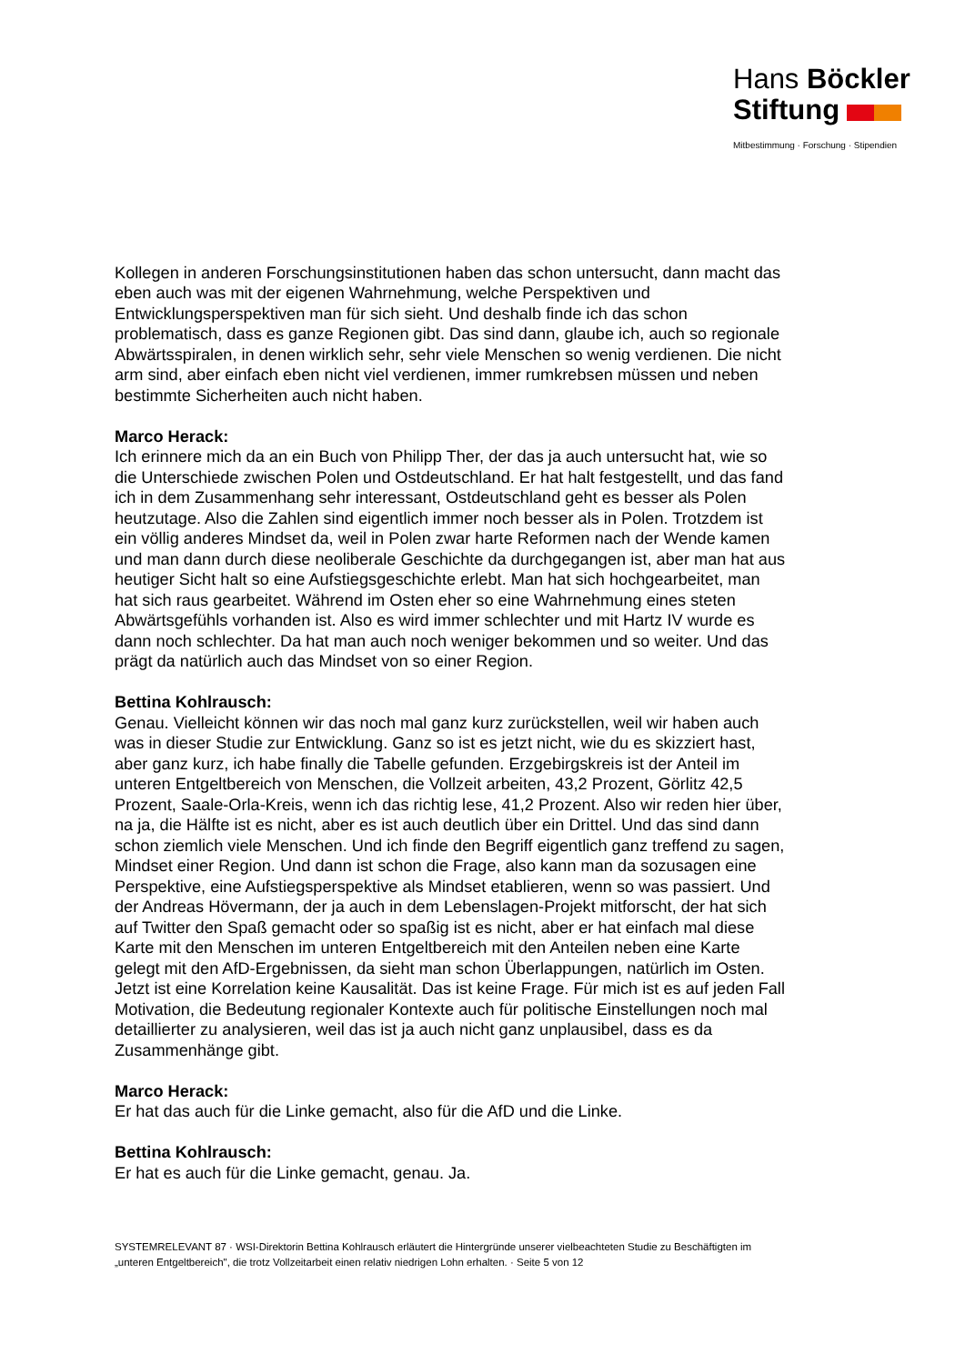Hans Böckler
Stiftung
Mitbestimmung · Forschung · Stipendien
Kollegen in anderen Forschungsinstitutionen haben das schon untersucht, dann macht das eben auch was mit der eigenen Wahrnehmung, welche Perspektiven und Entwicklungsperspektiven man für sich sieht. Und deshalb finde ich das schon problematisch, dass es ganze Regionen gibt. Das sind dann, glaube ich, auch so regionale Abwärtsspiralen, in denen wirklich sehr, sehr viele Menschen so wenig verdienen. Die nicht arm sind, aber einfach eben nicht viel verdienen, immer rumkrebsen müssen und neben bestimmte Sicherheiten auch nicht haben.
Marco Herack:
Ich erinnere mich da an ein Buch von Philipp Ther, der das ja auch untersucht hat, wie so die Unterschiede zwischen Polen und Ostdeutschland. Er hat halt festgestellt, und das fand ich in dem Zusammenhang sehr interessant, Ostdeutschland geht es besser als Polen heutzutage. Also die Zahlen sind eigentlich immer noch besser als in Polen. Trotzdem ist ein völlig anderes Mindset da, weil in Polen zwar harte Reformen nach der Wende kamen und man dann durch diese neoliberale Geschichte da durchgegangen ist, aber man hat aus heutiger Sicht halt so eine Aufstiegsgeschichte erlebt. Man hat sich hochgearbeitet, man hat sich raus gearbeitet. Während im Osten eher so eine Wahrnehmung eines steten Abwärtsgefühls vorhanden ist. Also es wird immer schlechter und mit Hartz IV wurde es dann noch schlechter. Da hat man auch noch weniger bekommen und so weiter. Und das prägt da natürlich auch das Mindset von so einer Region.
Bettina Kohlrausch:
Genau. Vielleicht können wir das noch mal ganz kurz zurückstellen, weil wir haben auch was in dieser Studie zur Entwicklung. Ganz so ist es jetzt nicht, wie du es skizziert hast, aber ganz kurz, ich habe finally die Tabelle gefunden. Erzgebirgskreis ist der Anteil im unteren Entgeltbereich von Menschen, die Vollzeit arbeiten, 43,2 Prozent, Görlitz 42,5 Prozent, Saale-Orla-Kreis, wenn ich das richtig lese, 41,2 Prozent. Also wir reden hier über, na ja, die Hälfte ist es nicht, aber es ist auch deutlich über ein Drittel. Und das sind dann schon ziemlich viele Menschen. Und ich finde den Begriff eigentlich ganz treffend zu sagen, Mindset einer Region. Und dann ist schon die Frage, also kann man da sozusagen eine Perspektive, eine Aufstiegsperspektive als Mindset etablieren, wenn so was passiert. Und der Andreas Hövermann, der ja auch in dem Lebenslagen-Projekt mitforscht, der hat sich auf Twitter den Spaß gemacht oder so spaßig ist es nicht, aber er hat einfach mal diese Karte mit den Menschen im unteren Entgeltbereich mit den Anteilen neben eine Karte gelegt mit den AfD-Ergebnissen, da sieht man schon Überlappungen, natürlich im Osten. Jetzt ist eine Korrelation keine Kausalität. Das ist keine Frage. Für mich ist es auf jeden Fall Motivation, die Bedeutung regionaler Kontexte auch für politische Einstellungen noch mal detaillierter zu analysieren, weil das ist ja auch nicht ganz unplausibel, dass es da Zusammenhänge gibt.
Marco Herack:
Er hat das auch für die Linke gemacht, also für die AfD und die Linke.
Bettina Kohlrausch:
Er hat es auch für die Linke gemacht, genau. Ja.
SYSTEMRELEVANT 87 · WSI-Direktorin Bettina Kohlrausch erläutert die Hintergründe unserer vielbeachteten Studie zu Beschäftigten im „unteren Entgeltbereich", die trotz Vollzeitarbeit einen relativ niedrigen Lohn erhalten. · Seite 5 von 12